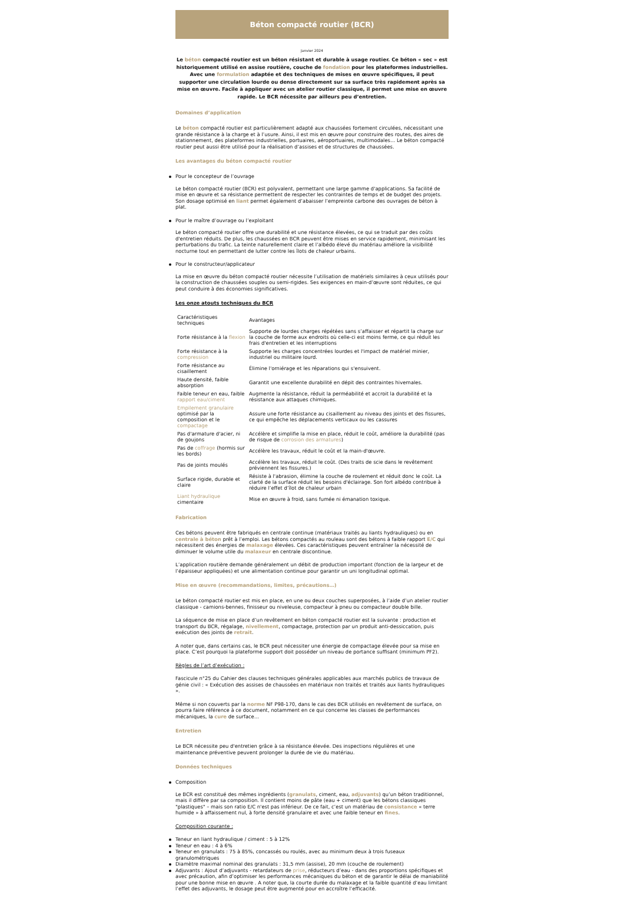Béton compacté routier (BCR)
Janvier 2024
Le béton compacté routier est un béton résistant et durable à usage routier. Ce béton « sec » est historiquement utilisé en assise routière, couche de fondation pour les plateformes industrielles. Avec une formulation adaptée et des techniques de mises en œuvre spécifiques, il peut supporter une circulation lourde ou dense directement sur sa surface très rapidement après sa mise en œuvre. Facile à appliquer avec un atelier routier classique, il permet une mise en œuvre rapide. Le BCR nécessite par ailleurs peu d’entretien.
Domaines d’application
Le béton compacté routier est particulièrement adapté aux chaussées fortement circulées, nécessitant une grande résistance à la charge et à l’usure. Ainsi, il est mis en œuvre pour construire des routes, des aires de stationnement, des plateformes industrielles, portuaires, aéroportuaires, multimodales… Le béton compacté routier peut aussi être utilisé pour la réalisation d’assises et de structures de chaussées.
Les avantages du béton compacté routier
Pour le concepteur de l’ouvrage
Le béton compacté routier (BCR) est polyvalent, permettant une large gamme d'applications. Sa facilité de mise en œuvre et sa résistance permettent de respecter les contraintes de temps et de budget des projets. Son dosage optimisé en liant permet également d’abaisser l’empreinte carbone des ouvrages de béton à plat.
Pour le maître d’ouvrage ou l’exploitant
Le béton compacté routier offre une durabilité et une résistance élevées, ce qui se traduit par des coûts d'entretien réduits. De plus, les chaussées en BCR peuvent être mises en service rapidement, minimisant les perturbations du trafic. La teinte naturellement claire et l’albédo élevé du matériau améliore la visibilité nocturne tout en permettant de lutter contre les îlots de chaleur urbains.
Pour le constructeur/applicateur
La mise en œuvre du béton compacté routier nécessite l’utilisation de matériels similaires à ceux utilisés pour la construction de chaussées souples ou semi-rigides. Ses exigences en main-d’œuvre sont réduites, ce qui peut conduire à des économies significatives.
Les onze atouts techniques du BCR
| Caractéristiques techniques | Avantages |
| Forte résistance à la flexion | Supporte de lourdes charges répétées sans s’affaisser et répartit la charge sur la couche de forme aux endroits où celle-ci est moins ferme, ce qui réduit les frais d'entretien et les interruptions |
| Forte résistance à la compression | Supporte les charges concentrées lourdes et l'impact de matériel minier, industriel ou militaire lourd. |
| Forte résistance au cisaillement | Élimine l'orniérage et les réparations qui s'ensuivent. |
| Haute densité, faible absorption | Garantit une excellente durabilité en dépit des contraintes hivernales. |
| Faible teneur en eau, faible rapport eau/ciment | Augmente la résistance, réduit la perméabilité et accroit la durabilité et la résistance aux attaques chimiques. |
| Empilement granulaire optimisé par la composition et le compactage | Assure une forte résistance au cisaillement au niveau des joints et des fissures, ce qui empêche les déplacements verticaux ou les cassures |
| Pas d'armature d'acier, ni de goujons | Accélère et simplifie la mise en place, réduit le coût, améliore la durabilité (pas de risque de corrosion des armatures ) |
| Pas de coffrage (hormis sur les bords) | Accélère les travaux, réduit le coût et la main-d'œuvre. |
| Pas de joints moulés | Accélère les travaux, réduit le coût. (Des traits de scie dans le revêtement préviennent les fissures.) |
| Surface rigide, durable et claire | Résiste à l'abrasion, élimine la couche de roulement et réduit donc le coût. La clarté de la surface réduit les besoins d'éclairage. Son fort albédo contribue à réduire l’effet d’îlot de chaleur urbain |
| Liant hydraulique cimentaire | Mise en œuvre à froid, sans fumée ni émanation toxique. |
Fabrication
Ces bétons peuvent être fabriqués en centrale continue (matériaux traités au liants hydrauliques) ou en centrale à béton prêt à l’emploi. Les bétons compactés au rouleau sont des bétons à faible rapport E/C qui nécessitent des énergies de malaxage élevées. Ces caractéristiques peuvent entraîner la nécessité de diminuer le volume utile du malaxeur en centrale discontinue.
L’application routière demande généralement un débit de production important (fonction de la largeur et de l’épaisseur appliquées) et une alimentation continue pour garantir un uni longitudinal optimal.
Mise en œuvre (recommandations, limites, précautions…)
Le béton compacté routier est mis en place, en une ou deux couches superposées, à l’aide d’un atelier routier classique - camions-bennes, finisseur ou niveleuse, compacteur à pneu ou compacteur double bille.
La séquence de mise en place d’un revêtement en béton compacté routier est la suivante : production et transport du BCR, régalage, nivellement, compactage, protection par un produit anti-dessiccation, puis exécution des joints de retrait.
A noter que, dans certains cas, le BCR peut nécessiter une énergie de compactage élevée pour sa mise en place. C’est pourquoi la plateforme support doit posséder un niveau de portance suffisant (minimum PF2).
Règles de l’art d’exécution :
Fascicule n°25 du Cahier des clauses techniques générales applicables aux marchés publics de travaux de génie civil : « Exécution des assises de chaussées en matériaux non traités et traités aux liants hydrauliques ».
Même si non couverts par la norme NF P98-170, dans le cas des BCR utilisés en revêtement de surface, on pourra faire référence à ce document, notamment en ce qui concerne les classes de performances mécaniques, la cure de surface…
Entretien
Le BCR nécessite peu d'entretien grâce à sa résistance élevée. Des inspections régulières et une maintenance préventive peuvent prolonger la durée de vie du matériau.
Données techniques
Composition
Le BCR est constitué des mêmes ingrédients (granulats, ciment, eau, adjuvants) qu’un béton traditionnel, mais il diffère par sa composition. Il contient moins de pâte (eau + ciment) que les bétons classiques "plastiques" – mais son ratio E/C n'est pas inférieur. De ce fait, c’est un matériau de consistance « terre humide » à affaissement nul, à forte densité granulaire et avec une faible teneur en fines.
Composition courante :
Teneur en liant hydraulique / ciment : 5 à 12%
Teneur en eau : 4 à 6%
Teneur en granulats : 75 à 85%, concassés ou roulés, avec au minimum deux à trois fuseaux granulométriques
Diamètre maximal nominal des granulats : 31,5 mm (assise), 20 mm (couche de roulement)
Adjuvants : Ajout d’adjuvants - retardateurs de prise, réducteurs d’eau - dans des proportions spécifiques et avec précaution, afin d’optimiser les performances mécaniques du béton et de garantir le délai de maniabilité pour une bonne mise en œuvre . A noter que, la courte durée du malaxage et la faible quantité d’eau limitant l’effet des adjuvants, le dosage peut être augmenté pour en accroître l’efficacité.